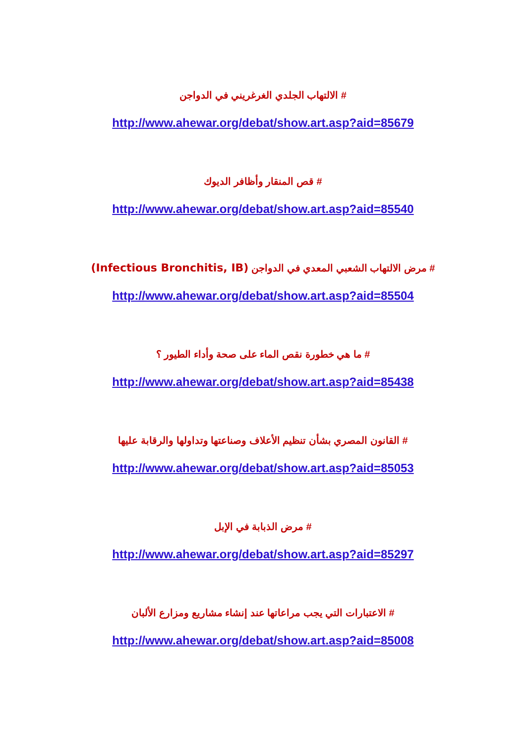# الالتهاب الجلدي الغرغريني في الدواجن
http://www.ahewar.org/debat/show.art.asp?aid=85679
# قص المنقار وأظافر الديوك
http://www.ahewar.org/debat/show.art.asp?aid=85540
# مرض الالتهاب الشعبي المعدي في الدواجن (Infectious Bronchitis, IB)
http://www.ahewar.org/debat/show.art.asp?aid=85504
# ما هي خطورة نقص الماء على صحة وأداء الطيور ؟
http://www.ahewar.org/debat/show.art.asp?aid=85438
# القانون المصري بشأن تنظيم الأعلاف وصناعتها وتداولها والرقابة عليها
http://www.ahewar.org/debat/show.art.asp?aid=85053
# مرض الذبابة في الإبل
http://www.ahewar.org/debat/show.art.asp?aid=85297
# الاعتبارات التي يجب مراعاتها عند إنشاء مشاريع ومزارع الألبان
http://www.ahewar.org/debat/show.art.asp?aid=85008